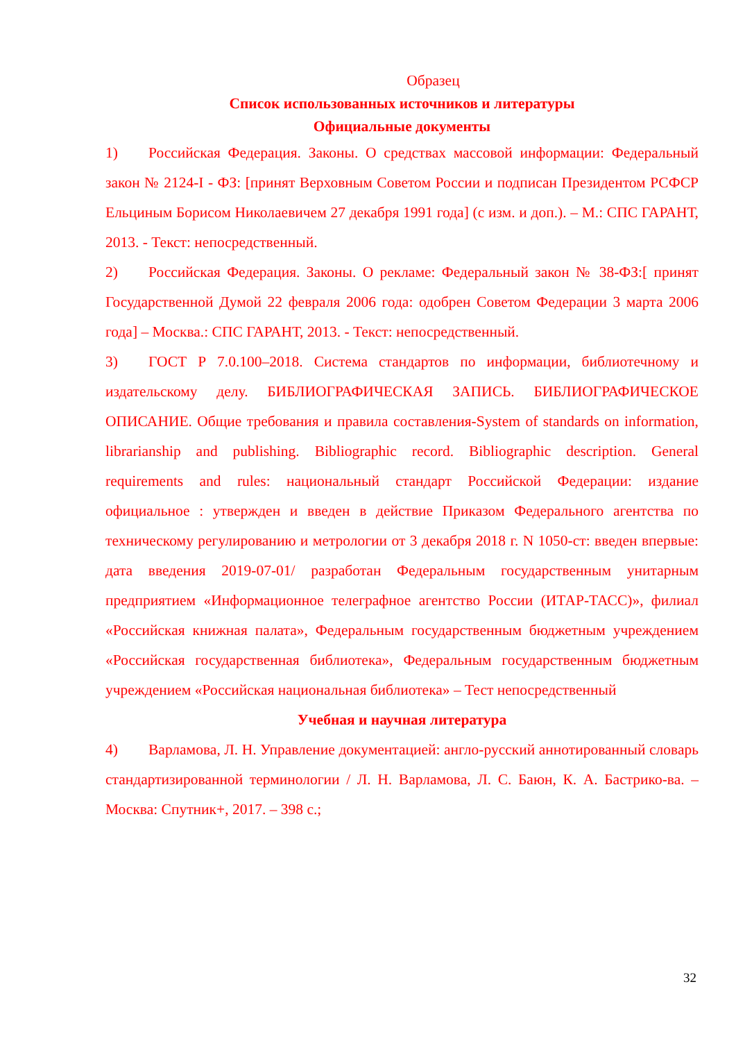Образец
Список использованных источников и литературы
Официальные документы
1) Российская Федерация. Законы. О средствах массовой информации: Федеральный закон № 2124-I - ФЗ: [принят Верховным Советом России и подписан Президентом РСФСР Ельциным Борисом Николаевичем 27 декабря 1991 года] (с изм. и доп.). – М.: СПС ГАРАНТ, 2013. - Текст: непосредственный.
2) Российская Федерация. Законы. О рекламе: Федеральный закон № 38-ФЗ:[ принят Государственной Думой 22 февраля 2006 года: одобрен Советом Федерации 3 марта 2006 года] – Москва.: СПС ГАРАНТ, 2013. - Текст: непосредственный.
3) ГОСТ Р 7.0.100–2018. Система стандартов по информации, библиотечному и издательскому делу. БИБЛИОГРАФИЧЕСКАЯ ЗАПИСЬ. БИБЛИОГРАФИЧЕСКОЕ ОПИСАНИЕ. Общие требования и правила составления-System of standards on information, librarianship and publishing. Bibliographic record. Bibliographic description. General requirements and rules: национальный стандарт Российской Федерации: издание официальное : утвержден и введен в действие Приказом Федерального агентства по техническому регулированию и метрологии от 3 декабря 2018 г. N 1050-ст: введен впервые: дата введения 2019-07-01/ разработан Федеральным государственным унитарным предприятием «Информационное телеграфное агентство России (ИТАР-ТАСС)», филиал «Российская книжная палата», Федеральным государственным бюджетным учреждением «Российская государственная библиотека», Федеральным государственным бюджетным учреждением «Российская национальная библиотека» – Тест непосредственный
Учебная и научная литература
4) Варламова, Л. Н. Управление документацией: англо-русский аннотированный словарь стандартизированной терминологии / Л. Н. Варламова, Л. С. Баюн, К. А. Бастрико-ва. – Москва: Спутник+, 2017. – 398 с.;
32